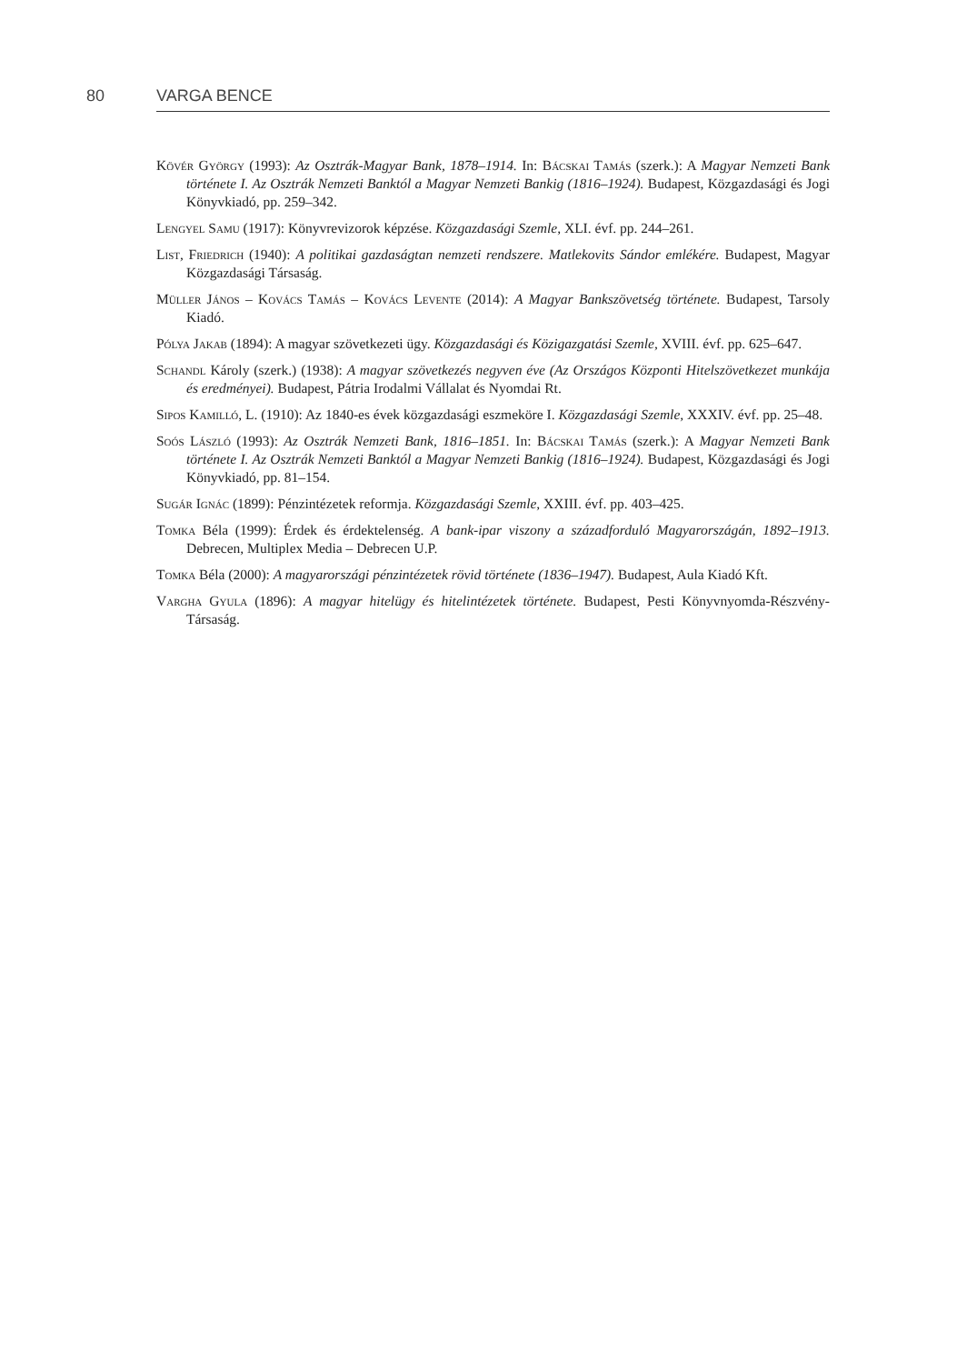80 VARGA BENCE
Kövér György (1993): Az Osztrák-Magyar Bank, 1878–1914. In: Bácskai Tamás (szerk.): A Magyar Nemzeti Bank története I. Az Osztrák Nemzeti Banktól a Magyar Nemzeti Bankig (1816–1924). Budapest, Közgazdasági és Jogi Könyvkiadó, pp. 259–342.
Lengyel Samu (1917): Könyvrevizorok képzése. Közgazdasági Szemle, XLI. évf. pp. 244–261.
List, Friedrich (1940): A politikai gazdaságtan nemzeti rendszere. Matlekovits Sándor emlékére. Budapest, Magyar Közgazdasági Társaság.
Müller János – Kovács Tamás – Kovács Levente (2014): A Magyar Bankszövetség története. Budapest, Tarsoly Kiadó.
Pólya Jakab (1894): A magyar szövetkezeti ügy. Közgazdasági és Közigazgatási Szemle, XVIII. évf. pp. 625–647.
Schandl Károly (szerk.) (1938): A magyar szövetkezés negyven éve (Az Országos Központi Hitelszövetkezet munkája és eredményei). Budapest, Pátria Irodalmi Vállalat és Nyomdai Rt.
Sipos Kamilló, L. (1910): Az 1840-es évek közgazdasági eszmeköre I. Közgazdasági Szemle, XXXIV. évf. pp. 25–48.
Soós László (1993): Az Osztrák Nemzeti Bank, 1816–1851. In: Bácskai Tamás (szerk.): A Magyar Nemzeti Bank története I. Az Osztrák Nemzeti Banktól a Magyar Nemzeti Bankig (1816–1924). Budapest, Közgazdasági és Jogi Könyvkiadó, pp. 81–154.
Sugár Ignác (1899): Pénzintézetek reformja. Közgazdasági Szemle, XXIII. évf. pp. 403–425.
Tomka Béla (1999): Érdek és érdektelenség. A bank-ipar viszony a századforduló Magyarországán, 1892–1913. Debrecen, Multiplex Media – Debrecen U.P.
Tomka Béla (2000): A magyarországi pénzintézetek rövid története (1836–1947). Budapest, Aula Kiadó Kft.
Vargha Gyula (1896): A magyar hitelügy és hitelintézetek története. Budapest, Pesti Könyvnyomda-Részvény-Társaság.